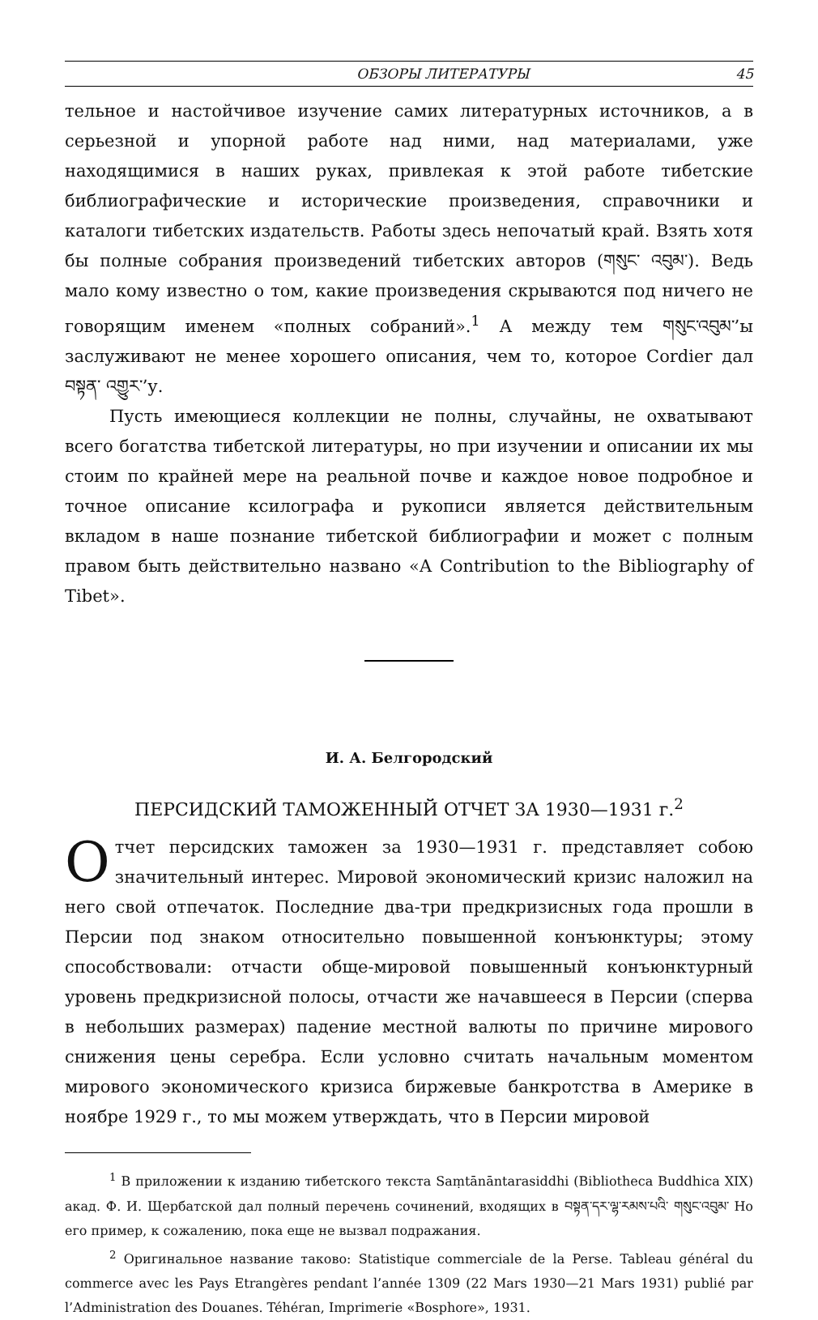ОБЗОРЫ ЛИТЕРАТУРЫ 45
тельное и настойчивое изучение самих литературных источников, а в серьезной и упорной работе над ними, над материалами, уже находящимися в наших руках, привлекая к этой работе тибетские библиографические и исторические произведения, справочники и каталоги тибетских издательств. Работы здесь непочатый край. Взять хотя бы полные собрания произведений тибетских авторов (གསུང་ འབུམ་). Ведь мало кому известно о том, какие произведения скрываются под ничего не говорящим именем «полных собраний».<sup>1</sup> А между тем གསུང་འབུམ་’ы заслуживают не менее хорошего описания, чем то, которое Cordier дал བསྟན་ འགྱུར་’у.
Пусть имеющиеся коллекции не полны, случайны, не охватывают всего богатства тибетской литературы, но при изучении и описании их мы стоим по крайней мере на реальной почве и каждое новое подробное и точное описание ксилографа и рукописи является действительным вкладом в наше познание тибетской библиографии и может с полным правом быть действительно названо «A Contribution to the Bibliography of Tibet».
И. А. Белгородский
ПЕРСИДСКИЙ ТАМОЖЕННЫЙ ОТЧЕТ ЗА 1930—1931 г.<sup>2</sup>
Отчет персидских таможен за 1930—1931 г. представляет собою значительный интерес. Мировой экономический кризис наложил на него свой отпечаток. Последние два-три предкризисных года прошли в Персии под знаком относительно повышенной конъюнктуры; этому способствовали: отчасти обще-мировой повышенный конъюнктурный уровень предкризисной полосы, отчасти же начавшееся в Персии (сперва в небольших размерах) падение местной валюты по причине мирового снижения цены серебра. Если условно считать начальным моментом мирового экономического кризиса биржевые банкротства в Америке в ноябре 1929 г., то мы можем утверждать, что в Персии мировой
<sup>1</sup> В приложении к изданию тибетского текста Saṃtānāntarasiddhi (Bibliotheca Buddhica XIX) акад. Ф. И. Щербатской дал полный перечень сочинений, входящих в བསྟན་དར་ལྷ་རམས་པའི་ གསུང་འབུམ་ Но его пример, к сожалению, пока еще не вызвал подражания.
<sup>2</sup> Оригинальное название таково: Statistique commerciale de la Perse. Tableau général du commerce avec les Pays Etrangères pendant l’année 1309 (22 Mars 1930—21 Mars 1931) publié par l’Administration des Douanes. Téhéran, Imprimerie «Bosphore», 1931.